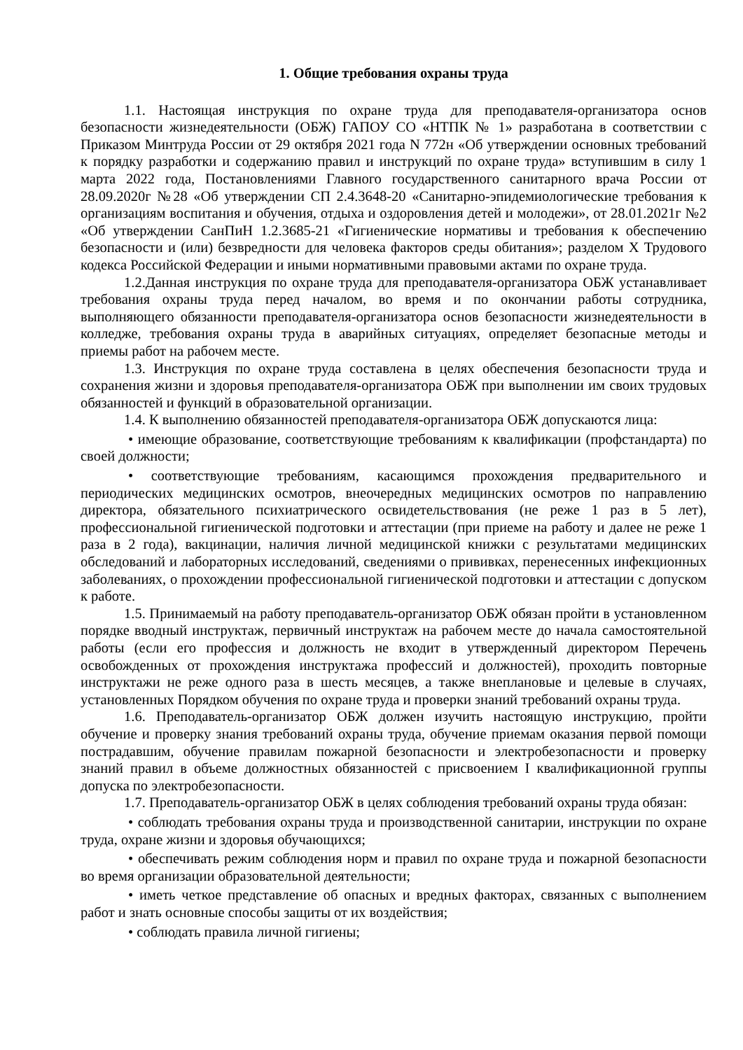1. Общие требования охраны труда
1.1. Настоящая инструкция по охране труда для преподавателя-организатора основ безопасности жизнедеятельности (ОБЖ) ГАПОУ СО «НТПК № 1» разработана в соответствии с Приказом Минтруда России от 29 октября 2021 года N 772н «Об утверждении основных требований к порядку разработки и содержанию правил и инструкций по охране труда» вступившим в силу 1 марта 2022 года, Постановлениями Главного государственного санитарного врача России от 28.09.2020г №28 «Об утверждении СП 2.4.3648-20 «Санитарно-эпидемиологические требования к организациям воспитания и обучения, отдыха и оздоровления детей и молодежи», от 28.01.2021г №2 «Об утверждении СанПиН 1.2.3685-21 «Гигиенические нормативы и требования к обеспечению безопасности и (или) безвредности для человека факторов среды обитания»; разделом X Трудового кодекса Российской Федерации и иными нормативными правовыми актами по охране труда.
1.2.Данная инструкция по охране труда для преподавателя-организатора ОБЖ устанавливает требования охраны труда перед началом, во время и по окончании работы сотрудника, выполняющего обязанности преподавателя-организатора основ безопасности жизнедеятельности в колледже, требования охраны труда в аварийных ситуациях, определяет безопасные методы и приемы работ на рабочем месте.
1.3. Инструкция по охране труда составлена в целях обеспечения безопасности труда и сохранения жизни и здоровья преподавателя-организатора ОБЖ при выполнении им своих трудовых обязанностей и функций в образовательной организации.
1.4. К выполнению обязанностей преподавателя-организатора ОБЖ допускаются лица:
• имеющие образование, соответствующие требованиям к квалификации (профстандарта) по своей должности;
• соответствующие требованиям, касающимся прохождения предварительного и периодических медицинских осмотров, внеочередных медицинских осмотров по направлению директора, обязательного психиатрического освидетельствования (не реже 1 раз в 5 лет), профессиональной гигиенической подготовки и аттестации (при приеме на работу и далее не реже 1 раза в 2 года), вакцинации, наличия личной медицинской книжки с результатами медицинских обследований и лабораторных исследований, сведениями о прививках, перенесенных инфекционных заболеваниях, о прохождении профессиональной гигиенической подготовки и аттестации с допуском к работе.
1.5. Принимаемый на работу преподаватель-организатор ОБЖ обязан пройти в установленном порядке вводный инструктаж, первичный инструктаж на рабочем месте до начала самостоятельной работы (если его профессия и должность не входит в утвержденный директором Перечень освобожденных от прохождения инструктажа профессий и должностей), проходить повторные инструктажи не реже одного раза в шесть месяцев, а также внеплановые и целевые в случаях, установленных Порядком обучения по охране труда и проверки знаний требований охраны труда.
1.6. Преподаватель-организатор ОБЖ должен изучить настоящую инструкцию, пройти обучение и проверку знания требований охраны труда, обучение приемам оказания первой помощи пострадавшим, обучение правилам пожарной безопасности и электробезопасности и проверку знаний правил в объеме должностных обязанностей с присвоением I квалификационной группы допуска по электробезопасности.
1.7. Преподаватель-организатор ОБЖ в целях соблюдения требований охраны труда обязан:
• соблюдать требования охраны труда и производственной санитарии, инструкции по охране труда, охране жизни и здоровья обучающихся;
• обеспечивать режим соблюдения норм и правил по охране труда и пожарной безопасности во время организации образовательной деятельности;
• иметь четкое представление об опасных и вредных факторах, связанных с выполнением работ и знать основные способы защиты от их воздействия;
• соблюдать правила личной гигиены;